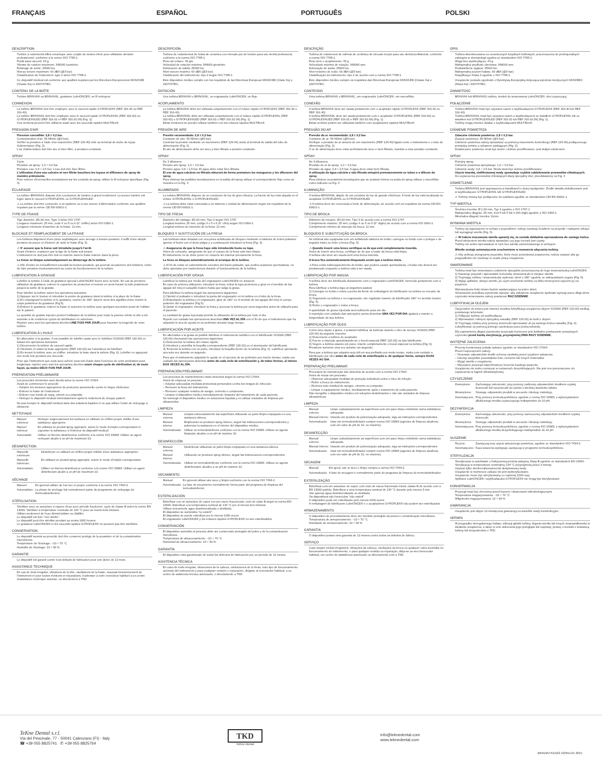FRANÇAIS ESPAÑOL PORTUGUÊS POLSKI
DESCRIPTION
Turbine à roulements billes céramique avec couple de torsion élevé pour utilisation dentaire professionnel, conforme à la norme ISO 7785-1.
Poids sans raccord: 43 g.
Vitesse de rotation maximum: 348000 tours/min.
Éclairage de sortie: 25000 lux.
Niveau sonore maximum: 60 dBA (@3 bar).
Classification de l'instrument: type 2 selon ISO 7785-1.
Ce dispositif médical est conforme aux qualités requises par les Directives Européennes 93/42/CEE (Classe IIa) et 2007/47/EC.
CONTENU DE LA BOÎTE
Turbine BRAVIA® ou BRAVIA®L, graisseur LubriONCE®, un fil nettoyeur.
CONNEXION
La turbine BRAVIA® doit être employée avec le raccord rapide GYROFLEX® (REF 316.30 ou REF 316.40).
La turbine BRAVIA®L doit être employée avec le raccord rapide GYROFLEX®L (REF 316.60) ou GYROFLEX®LED (REF 316.62 et REF 316.62.09) (Fig. 1).
Ces versions peuvent être utilisées aussi avec les raccords rapides MULTIflex®.
PRESSION D'AIR
Pression conseillée: 2,8 ± 0,2 bar.
Consommation d'air: 39 Nl/min (@3 bar).
Vérifier la pression à l'aide d'un manomètre (REF 129.40) relié au terminal de sortie du tuyau d'alimentation (Fig. 2).
L'air d'alimentation doit être sec et bien filtré, à pression constante.
SPRAY
3 jets.
Pression air spray: 1,0 ÷ 4,0 bar.
Pression eau: 0,8 ÷ 2,5 bar. L'eau doit être bien filtrée.
L'utilisation d'une eau calcaire et non filtrée bouchera les tuyaux et diffuseurs de spray de manière prématurée.
Pour enlever d'éventuelles incrustations sur les conduits du spray, utiliser le fil nettoyeur spécifique (Fig. 4).
ÉCLAIRAGE
La turbine BRAVIA®L dispose d'un conducteur de lumière à grand rendement. La source lumière est logée dans le raccord GYROFLEX®L ou GYROFLEX®LED.
⚠ La turbine doit être connectée à un système ou à une source d'alimentation conforme aux qualités requises par la norme CEI EN 60601-1.
TYPE DE FRAISE
Tige diamètre: Ø1,60 mm, Type 3 selon ISO 1797.
Longueur maximum: 25 mm, code 4 ou 5 ou 6 (6° chiffre) selon ISO 6360-1.
Longueur minimum d'insertion de la fraise: 11 mm.
BLOCAGE ET REMPLACEMENT DE LA FRAISE
Les turbines disposent d'une pince sophistiquée avec serrage à bouton-poussoir: il suffit d'une simple pression du pouce et d'insérer de suite la fraise (Fig. 3).
⚠ S' assurer que la fraise soit introduite jusqu'à l'arrêt.
Avant d'insérer, s'assurer que la tige de la fraise soit propre.
L'instrument ne doit pas être mis en marche sans la fraise insérée dans la pince.
La fraise se bloque automatiquement au démarrage de la turbine.
⚠ Afin d'éviter un échauffement excessif du bouton-poussoir, qui pourrait occasionner des brûlures, éviter de faire pression involontairement au cours du fonctionnement de la turbine.
LUBRIFICATION À GRAISSE
Lubrifier la turbine à l'aide du graisseur spécial LubriONCE® fourni avec la boîte. En cas de première utilisation du graisseur, enlever le capuchon de protection et tourner en sens horaire la tuile postérieure jusqu'à la sortie de la graisse.
Pour lubrifier la turbine suivre les opérations suivantes:
1) Appuyer sur le bouton et introduire la pointe du graisseur dans la turbine à la place de la fraise.
2) En empoignant la turbine et le graisseur, tourner de 180° dans le sens des aiguilles d'une montre le corps postérieur du graisseur (Fig.5).
3) Enlever le graisseur, insérer la fraise et actionner la turbine pour quelques secondes avant de l'utiliser sur le patient.
La quantité de graisse injectée permet l'utilisation de la turbine pour toute la journée même si elle a été soumise à de nombreux cycles de stérilisation en autoclave.
Répéter avec soin les opérations décrites UNE FOIS PAR JOUR pour favoriser la longévité de votre turbine.
LUBRIFICATION À L'HUILE
En alternative à la graisse, il est possible de lubrifier aussi avec le lubrifiant SO2000 (REF 120.00) en faisant les opérations suivantes:
1) Déconnecter la turbine du raccord rapide.
2) Introduire et visser la buse appropriée (REF 120.02) sur l'atomiseur du lubrifiant.
3) En tenant la turbine avec un chiffon, introduire la buse dans la turbine (Fig. 6). Lubrifier en appuyant une seule fois pendant une seconde.
Pour que l'instrument que vous avez acheté vous soit d'aide dans l'exercice de votre profession pour longtemps, répéter avec soin les opérations décrites avant chaque cycle de stérilisation et, de toute façon, au moins DEUX FOIS PAR JOUR.
PRÉPARATION PRÉLIMINAIRE
Les procédés d'entretien sont décrits selon la norme ISO 17664.
Avant de commencer le procédé:
– Adopter les mesures appropriées de protection personnelle contre le risque d'infection.
– Enlever la fraise de l'instrument.
– Enlever tout résidu de sang, ciment ou composite.
– Nettoyer le dispositif médical immédiatement après le traitement de chaque patient.
Ne pas tremper le dispositif médical dans des solutions liquides et ne pas utiliser l'unité de nettoyage à ultrasons.
NETTOYAGE
| Manuel extérieur: | Nettoyer soigneusement les surfaces en utilisant un chiffon propre imbibé d'une substance appropriée. |
| Manuel intérieur: | En utilisant un produit spray approprié, suivre le mode d'emploi correspondant et vaporiser la substance à l'intérieur du dispositif médical. |
| Automatisé: | Utiliser un thermo-désinfecteur conforme à la norme ISO 15883. Utiliser un agent nettoyant alcalin à un pH de maximum 10. |
DÉSINFECTION
| Manuelle extérieure: | Désinfecter en utilisant un chiffon propre imbibé d'une substance appropriée. |
| Manuelle intérieure: | En utilisant un produit spray approprié, suivre le mode d'emploi correspondant. |
| Automatisée: | Utiliser un thermo-désinfecteur conforme à la norme ISO 15883. Utiliser un agent désinfectant alcalin à un pH de maximum 10. |
SÉCHAGE
| Manuel: | En général utiliser de l'air sec et propre conforme à la norme ISO 7494-2. |
| Automatisée: | La phase de séchage fait normalement partie du programme de nettoyage du thermodésinfecteur. |
STÉRILISATION
Stériliser avec un autoclave à vapeur d'eau avec prévide fractionné, cycle de classe B selon la norme EN 13060. Stériliser à température nominale de 134 °C pour au moins trois minutes.
Utiliser seulement de l'eau déminéralisée ou distillée.
Le dispositif est livré "non stérile".
Le dispositif peut être stérilisé pendant au moins 1000 heures.
Le graisseur LubriONCE® et les raccords rapides GYROFLEX® ne peuvent pas être stérilisés.
CONSERVATION
Le dispositif soumis au procédé doit être conservé protégé de la poussière et de la contamination microbienne.
Température de Stockage: −10 ÷ 70 °C
Humidité de Stockage: 10 ÷ 90 %
GARANTIE
Le dispositif est garanti contre tous défauts de fabrication pour une durée de 12 mois.
ASSISTANCE TECHNIQUE
En cas de bruit irrégulier, vibrations de la tête, oscillations de la fraise, mauvais fonctionnement de l'instrument et pour toutes révisions et réparations, s'adresser à votre revendeur habituel à un centre d'assistance technique autorisé, ou directement à TKD.
DESCRIPCIÓN
Turbina de rodamientos de bolas de cerámica con elevado par de torsión para uso dental profesional, conforme a la norma ISO 7785-1.
Peso sin enlace: 43 grs.
Velocidad de rotación máxima: 348000 giros/min.
Iluminación de salida: 25000 lux.
Nivel sonoro máximo: 60 dBA (@3 bar).
Clasificación del instrumento: tipo 2 según ISO 7785-1.
Este dispositivo médico cumple con los requisitos de las Directivas Europeas 93/42/CEE (Clase IIa) y 2007/47/EC.
DOTACIÓN
Una turbina BRAVIA® o BRAVIA®L, un engrasador LubriONCE®, un fleje.
ACOPLAMIENTO
La turbina BRAVIA® debe ser utilizada conjuntamente con el enlace rápido GYROFLEX® (REF 316.30 o REF 316.40).
La turbina BRAVIA®L debe ser utilizada conjuntamente con el enlace rápido GYROFLEX®L (REF 316.60) o GYROFLEX®LED (REF 316.62 o REF 316.62.09) (Fig. 1).
Estas versiones se pueden utilizar también con los enlaces rápidos MULTIflex®.
PRESIÓN DE AIRE
Presión recomendada: 2,8 ± 0,2 bar.
Consumo de aire: 39 Nl/min (@3 bar).
Controlar la presión mediante un manómetro (REF 129.40) unido al terminal de salida del tubo de alimentación (Fig. 2).
El aire de alimentación debe ser seco y bien filtrado a presión constante.
SPRAY
De 3 difusores.
Presión aire spray: 1,0 ÷ 4,0 bar.
Presión agua: 0,8 ÷ 2,5 bar. El agua debe estar bien filtrada.
El uso de agua calcárea no filtrada obturará de forma prematura las mangueras y los difusores del spray.
Para eliminar las posibles incrustaciones en la salida del spray utilizar el correspondiente fleje como se muestra en la Fig. 4.
ALUMBRADO
La turbina BRAVIA®L dispone de un conductor de luz de gran eficacia. La fuente de luz está alojada en el enlace GYROFLEX®L o GYROFLEX®LED.
⚠ La turbina debe estar conectada a un sistema o unidad de alimentación según los requisitos de la norma CEI EN 60601-1.
TIPO DE FRESA
Diámetro del vástago: Ø1,60 mm, Tipo 3 según ISO 1797.
Longitud máxima: 25 mm, código 4 o 5 o 6 (6° cifra) según ISO 6360-1.
Longitud mínima de inserción de la fresa: 11 mm.
BLOQUEO Y SUSTITUCIÓN DE LA FRESA
Las turbinas están dotadas con una pinza sofisticada de bloqueo mediante el sistema de botón pulsador: apretar el botón con el dedo pulgar y a continuación introducir la fresa (Fig. 3).
⚠ Asegurarse de que la fresa haya sido introducida hasta su tope.
Antes de colocarla, asegurarse de que el cuerpo de la fresa esté bien limpio.
El instrumento no se debe poner en rotación sin insertar previamente la fresa.
La fresa se bloquea automáticamente al arranque de la turbina.
⚠ Al fin de evitar un calentamiento excesivo del botón pulsador, que podría ocasionar quemaduras, no debe apretarse por inadvertencia durante el funcionamiento de la turbina.
LUBRIFICACIÓN POR GRASA
Lubrificar la turbina por medio del engrasador LubriONCE® en dotación.
En caso de primera utilización, introducir la fresa, retirar la tapa protectora y girar en el sentido de las agujas del reloj el casquillo trasero hasta que salga la grasa.
Para lubrificar la turbina seguir las operaciones siguientes:
1) Oprimir el pulsador e introducir la punta del engrasador en la turbina en el sitio de la fresa.
2) Empuñando la turbina y el engrasador, girar de 180° en el sentido de las agujas del reloj el cuerpo posterior del engrasador (Fig.5).
3) Quitar el engrasador, introducir la fresa y accionar la turbina por unos segundos antes de utilizarla para el paciente.
La cantidad de grasa inyectada permite la utilización de la turbina por todo el día.
Repetir con cuidado las operaciones descritas UNA VEZ AL DÍA con el fin de que el instrumento que ha adquirido le sea de ayuda en su profesión durante largo tiempo.
LUBRIFICACIÓN POR ACEITE
En alternativa a la grasa es posible lubrificar el instrumento también con el lubrificante SO2000 (REF 120.00) efectuando las operaciones siguientes:
1) Desconectar la turbina del enlace rápido.
2) Introducir y atornillar la boquilla correspondiente (REF 120.02) en el atomizador del lubrificante.
3) Teniendo la turbina con un paño, introducir la boquilla dentro de la turbina (Fig. 6). Lubrificar apretando una sola vez durante un segundo.
Para que el instrumento adquirido le ayude en el ejercicio de su profesión por mucho tiempo, repita con cuidado las operaciones descritas antes de cada ciclo de esterilización y, de todas formas, al menos DOS VECES AL DÍA.
PREPARACIÓN PRELIMINAR
Los procesos de mantenimiento están descritos según la norma ISO 17664.
Antes de empezar un proceso:
– Adoptar adecuadas medidas protectivas personales contra los riesgos de infección.
– Remover la fresa del instrumento.
– Remover cualquier residuo de sangre, cemento o compuesto.
– Limpiar el dispositivo médico inmediatamente después del tratamiento de cada paciente.
No sumergir el dispositivo médico en soluciones líquidas y no utilizar unidades de limpieza por ultrasonidos.
LIMPIEZA
| Manual externa: | Limpiar esmeradamente las superficies utilizando un paño limpio empapado en una sustancia idónea. |
| Manual interna: | Empleando un producto spray idóneo, seguir las instrucciones correspondientes y pulverizar la sustancia en el interior del dispositivo médico. |
| Automatizada: | Utilizar un termodesinfector conforme con la norma ISO 15883. Utilizar un agente limpiador alcalino a un pH de máximo 10. |
DESINFECCIÓN
| Manual externa: | Desinfectar utilizando un paño limpio empapado en una sustancia idónea. |
| Manual interna: | Utilizando un producto spray idóneo, seguir las instrucciones correspondientes. |
| Automatizada: | Utilizar un termodesinfector conforme con la norma ISO 15883. Utilizar un agente desinfectante alcalino a un pH de máximo 10. |
SECAMIENTO
| Manual: | En general utilizar aire seco y limpio conforme con la norma ISO 7494-2. |
| Automatizada: | La fase de secamiento normalmente forma parte del programa de limpieza del termodesinfector. |
ESTERILIZACIÓN
Esterilizar con un autoclave de vapor con pre-vacío fraccionado, ciclo de clase B según la norma EN 13060. Esterilizar a la temperatura nominal de 134 °C por al menos tres minutos.
Utilizar únicamente agua desmineralizada o destilada.
El dispositivo se suministra "no estéril".
El dispositivo se puede esterilizar por lo menos 1000 veces.
El engrasador LubriONCE® y los enlaces rápidos GYROFLEX® no son esterilizables.
CONSERVACIÓN
El dispositivo sometido al proceso debe ser conservado protegido del polvo y de la contaminación microbiana.
Temperatura de almacenamiento: −10 ÷ 70 °C
Humedad de almacenamiento: 10 ÷ 90 %
GARANTÍA
El dispositivo está garantizado de todos los defectos de fabricación por un período de 12 meses.
ASISTENCIA TÉCNICA
En caso de ruido irregular, vibraciones de la cabeza, oscilaciones de la fresa, todo tipo de funcionamiento anómalo del instrumento y para cualquier revisión o reparación, dirigirse al revendedor habitual, a un centro de asistencia técnica autorizado, o directamente a TKD.
DESCRIÇÃO
Turbina de rolamentos de esferas de cerâmica de elevado torção para uso dental profissional, conforme a norma ISO 7785-1.
Peso sem o acoplamento: 43 g.
Velocidade máxima de rotação: 348000 rpm.
Iluminação de saída: 25000 lux.
Nível máximo de ruído: 60 dBA (@3 bar).
Classificação do instrumento: tipo 2 de acordo com a norma ISO 7785-1.
Este dispositivo médico cumpre os requisitos das Directivas Europeias 93/42/CEE (Classe IIa) e 2007/47/EC.
CONTEÚDO
Uma turbina BRAVIA® o BRAVIA®L, um engraxador LubriONCE®, um escovilhão.
CONEXÃO
A turbina BRAVIA® deve ser usada juntamente com o acoplador rápido GYROFLEX® (REF 316.30 ou REF 316.40).
A turbina BRAVIA®L deve ser usada juntamente com o acoplador GYROFLEX®L (REF 316.60) ou GYROFLEX®LED (REF 316.62 e REF 316.62.09) (Fig. 1).
Estas versões podem ser utilizadas também com acopladores rápidos MULTIflex®.
PRESSÃO DO AR
Pressão do ar recomendada: 2,8 ± 0,2 bar.
Consumo de ar: 39 Nl/min (@3 bar).
Verifique a pressão do ar através de um manómetro (REF 129.40) ligado entre o instrumento e o tubo de alimentação (Fig. 2).
O ar de alimentação deve estar perfeitamente seco e bem filtrado, mantido a uma pressão constante.
SPRAY
De 3 difusores.
Pressão do ar de spray: 1,0 ÷ 4,0 bar.
Pressão da água: 0,8 ÷ 2,5 bar. A água deve estar bem filtrada.
A utilização de água calcária e não filtrada entupirá prematuramente os tubos e o difusor do spray.
Para eliminar os possíveis incrustações que se possam formar na saída do spray utilizar o escovilhão como indicado na Fig. 4.
ILUMINAÇÃO
A turbina BRAVIA®L dispõe de um condutor de luz de grande eficiência. A fonte de luz está localizada no acoplador GYROFLEX®L ou GYROFLEX®LED.
⚠ A turbina deve ser conectada à fonte de alimentação, de acordo com os requisitos da norma CEI EN 60601-1.
TIPO DE BROCA
Diâmetro do encaixe: Ø1,60 mm, Tipo 3 de acordo com a norma ISO 1797.
Comprimento máximo: 25 mm, código 4 ou 5 ou 6 (6° dígito) de acordo com a norma ISO 6360-1.
Comprimento mínimo de inserção da broca: 11 mm.
BLOQUEIO E SUBSTITUIÇÃO DA BROCA
As turbinas são equipadas com um sofisticado sistema de botão: carregue no botão com o polegar e de seguida insira ou retire a broca (Fig. 3).
⚠ Quando inserir uma broca certifique-se de que esté completamente inserida.
Antes de inserir uma broca, certifique-se de que a haste da broca está limpa.
A turbina não deve ser usada sem uma broca inserida.
A broca fica automaticamente bloqueada assim que a turbina inicia.
⚠ Para evitar sobreaquecimento do botão, que poderá causar queimaduras, o botão não deverá ser pressionado enquanto a turbina está a ser usada.
LUBRIFICAÇÃO POR MASSA
A turbina deve ser lubrificada diariamente com o engraxador LubriONCE®, fornecido juntamente com a turbina.
Para lubrificar a turbina siga os seguintes passos:
1) Carregue no botão e insira a ponta da frente do embalagem do lubrificante na turbina no encaixe da broca.
2) Segurando na turbina e no engraxador, vire regulador traseiro do lubrificador 180° no sentido horário (Fig. 5).
3) Retire o engraxador e insira a broca.
A quantidade de graxa injectada será suficiente para um dia.
A repetição com cuidado das operações acima descritas UMA VEZ POR DIA ajudará a manter a longevidade da sua turbina.
LUBRIFICAÇÃO POR ÓLEO
Como uma opção à graxa, é possível lubrificar as turbinas usando o óleo de serviço SO2000 (REF 120.00) da seguinte maneira:
1) Desconecte a turbina do acoplador.
2) Faz-se a inserção aparafusando-se o bocal especial (REF 120.02) na lata lubrificante.
3) Segure a turbina usando um pano, inserte completamente o bocal especial na turbina (Fig. 6). Pressione somente uma vez durante um segundo.
Para que a turbina que adquiriu seja útil em sua profissão por muito tempo, repita com cuidado a lubrificação por óleo antes de cada ciclo de esterilização e, de qualquer forma, sempre DUAS VEZES AO DIA.
PREPARAÇÃO PRELIMINAR
Processos de manutenção são descritos de acordo com a norma ISO 17664.
Antes de iniciar um processo:
– Observar adequadas medidas de proteção individual contra o risco de infeção.
– Retire a broca do instrumento.
– Remova todo residual de sangue, cimento ou composto.
– Limpar o equipamento médico, imediatamente após o tratamento de cada paciente.
Não mergulhe o dispositivo médico em soluções desinfetantes e não use unidades de limpeza ultrassônicas.
LIMPEZA
| Manual externo: | Limpe cuidadosamente as superfícies com um pano limpo embebido numa substância adequada. |
| Manual interno: | Usando um produto de pulverização adequado, siga as instruções correspondentes. |
| Automatizado: | Usar um termodesinfetador cumprir norma ISO 15883 (agentes de limpeza alcalinos, com um valor de pH de 10, no máximo). |
DESINFECÇÃO
| Manual externo: | Limpe cuidadosamente as superfícies com um pano limpo embebido numa substância adequada. |
| Manual interno: | Usando um produto de pulverização adequado, siga as instruções correspondentes. |
| Automatizado: | Usar um termodesinfetador cumprir norma ISO 15883 (agentes de limpeza alcalinos, com um valor de pH de 10, no máximo). |
SECAGEM
| Manual: | Em geral, use ar seco e limpo cumpra a norma ISO 7494-2. |
| Automatizado: | A fase de secagem é normalmente parte do programa de limpeza do termodesinfetador. |
ESTERILIZAÇÃO
Esterilizar com um autoclave de vapor, com ciclo de vácuo fracionado inicial, classe B de acordo com a EN 13060 padrão. Esterilizar a uma temperatura nominal de 134 °C durante pelo menos 3 min.
Use apenas água desmineralizada ou destilada.
Os dispositivos são fornecidos "não estéril".
O dispositivo pode ser esterilizado pelo menos 1000 vezes.
A embalagem de lubrificante LubriONCE® e o acopladores GYROFLEX® não podem ser esterilizados.
ARMAZENAMENTO
O dispositivo de processamento deve ser mantido protegido da poeira e contaminação microbiana.
Temperatura de armazenamento: −10 ÷ 70 °C
Humidade de armazenamento: 10 ÷ 90 %
GARANTIA
O dispositivo possui uma garantia de 12 meses contra todos os defeitos de fabrico.
SERVIÇO
Caso surjam ruídos irregulares, vibrações da cabeça, oscilações da broca ou qualquer outra anomalia no funcionamento do instrumento, e para qualquer revisão ou reparação, dirija-se ao seu fornecedor habitual, um centro de assistência autorizado ou directamente com a TKD.
OPIS
Turbina skonstruowana na ceramicznych łożyskach kulkowych, przeznaczona do profesjonalnych zabiegów w stomatologii zgodna ze standardem ISO 7785-1.
Waga bez szybkozłącza: 43 g.
Maksymalna prędkość obrotowa: 348000 rpm.
Podświetlenie wyjścia: 25000 lux.
Maksymalny poziom hałasu: 60 dBA (@3 bar).
Klasyfikacja: Klasa II zgodnie z ISO 7785-1.
Urządzenie posiada zgodność z Dyrektywą Europejską dotyczącą wyrobów medycznych 93/42/EEC (Klasa IIa) i 2007/47/EC.
ZAWARTOŚĆ
BRAVIA® lub BRAVIA®L turbina, środek do smarowania LubriONCE®, drut czyszczący.
POŁĄCZENIE
Turbina BRAVIA® musi być używana razem z szybkozłączem GYROFLEX® (REF 316.30 lub REF 316.40).
Turbina BRAVIA®L musi być używana razem z szybkozłączem ze światłem GYROFLEX®L lub ze światłem led GYROFLEX®LED (REF 316.62 lub REF 316.62.09) (Fig. 1).
Turbiny mogą również działać z szybkozłączami MULTIflex®.
CIŚNIENIE POWIETRZA
Zalecane ciśnienie powietrza: 2,8 ± 0,2 bar.
Zużycie powietrza: 39 Nl/min (@3 bar).
Ciśnienie powietrza należy sprawdzać za pomocą manometru kontrolnego (REF 129.40) podłączonego pomiędzy turbinę a rękawem zasilającym (Fig. 2).
Dostarczane powietrze musi być suche i dobrze przefiltrowane, pod stałym ciśnieniem.
SPRAY
Potrójny spray.
Ciśnienie powietrza sprejowego: 1,0 ÷ 4,0 bar.
Ciśnienie wody: 0,8 ÷ 2,5 bar. Woda musi być dobrze przefiltrowana.
Użycie twardej, niefiltrowanej wody spowoduje szybkie zablokowanie przewodów chłodzących.
Do czyszczenia przewodów chłodzących służy specjalny drut, przedstawiony na Fig. 4.
OŚWIETLENIE
Turbina BRAVIA®L jest wyposażona w światłowód o dużej wydajności. Źródło światła zlokalizowane jest w szybkozłączce GYROFLEX®L lub GYROFLEX®LED.
⚠ Turbiny muszą być podłączone do zasilania zgodnie ze standardami CEI EN 60601-1
TYP WIERTŁA
Średnica trzonka: Ø 1,60 mm, Typ 3 zgodnie z ISO 1797-1
Maksymalna długość: 25 mm, kod 4 lub 5 lub 6 (6th digit) zgodnie z ISO 6360-1.
Minimalna długość trzonka: 11mm.
WYMIANA WIERTŁA
Turbiny są wyposażone w uchwyt z przyciskiem: należy nacisnąć kciukiem na przycisk i następnie włożyć lub wyciągnąć wiertło (Fig. 3).
⚠ W trakcie mocowania wiertła upewnij się, że zostało dokładnie wprowadzone do samego końca.
Przed włożeniem wiertła należy sprawdzić czy jego trzonek jest czysty.
Turbiny nie wolno wprowadzać w ruch bez wiertła zamontowanego w uchwycie.
Wiertło zostaje automatycznie uruchomione w momencie włączenia turbiny.
⚠ Aby uniknąć przegrzania przycisku, który może powodować poparzenia, należy uważać aby go przypadkowo nie nacisnąć w czasie pracy urządzenia.
SMAROWANIE
Turbina musi być smarowana codziennie specjalnie przeznaczoną do tego smarowniczką LubriONCE®.
1) Nacisnąć przycisk i wprowadzić końcówkę smarowniczki w miejsce wiertła.
2) Trzymając turbinę i smarowniczkę wykonać obrót o 180° zgodnie ze wskazówkami zegara (Fig. 5).
3) Wyjąć aplikator, włożyć wiertło, po czym uruchomić turbinę na kilka minut przed użyciem jej na pacjencie.
Wprowadzona ilość smaru będzie wystarczająca na jeden dzień.
Smarowanie przedłuża żywotność sprzętu: aby zakupione urządzenie spełniało wymogi przez długi okres czynności smarowania należy powtarzać RAZ DZIENNIE.
LUBRYFIKACJA OLEJEM
Opcjonalnie do smaru jest również możliwa lubryfikacja urządzenia olejem SO2000 (REF 120.00) według poniższego schematu:
1) Odłączyć turbinę od szybkozłącza.
2) Wprowadzić i wkręcić specjalną nasadkę (REF 120.02) do butli z olejem.
3) Trzymając turbinę przy pomocy ściereczki wprowadzić do jej samego końca nasadkę (Fig. 6). Lubryfikować za pomocą jednego naciśnięcia przez jedną sekundę.
Dla zapewnienia długiej żywotności przyrządu konieczne jest dokładne powtarzanie powyższych czynności przed każdą sterylizacją, przynajmniej DWA RAZY DZIENNIE.
WSTĘPNE ZALECENIA
Procesy konserwacji zostały opisane zgodnie ze standardem ISO 17664.
Przed rozpoczęciem należy:
– Stosować odpowiednie środki ochrony osobistej przed ryzykiem zakażenia.
– Usunąć wszystkie pozostałości krwi, cementu lub innych materiałów.
– Wyjąć wiertło z urządzenia.
– Wyczyścić przyrząd natychmiast po leczeniu każdego pacjenta.
Urządzenia nie wolno zanurzać w roztworach dezynfekujących. Nie jest ono przeznaczone do czyszczenia w kąpieli ultradźwiękowej.
CZYSZCZENIE
| Zewnętrzne: | Zachowując ostrożność, przy pomocy zwilżonej odpowiednim środkiem czystej ściereczki lub szczoteczki do zębów o średniej twardości włosia. |
| Wewnętrzne: | Stosując odpowiedni produkt w areozolu i śledząc instrukcję. |
| Automatyczne: | Przy pomocy termodezynfektora, zgodnie z normą ISO 15883, z wykorzystaniem alkalicznego środka czyszczącego maksymalnie do 10 pH. |
DEZYNFEKCJA
| Zewnętrzna: | Zachowując ostrożność, przy pomocy namoczonej odpowiednim środkiem czystej ściereczki. |
| Wewnętrzna: | Stosując odpowiedni produkt w areozolu i śledząc instrukcję. |
| Automatyczna: | Przy pomocy termodezynfektora, zgodnie z normą ISO 15883, z wykorzystaniem alkalicznego środka dezynfekującego maksymalnie do 10 pH. |
SUSZENIE
| Ręczne: | Zazwyczaj przy użyciu sprężonego powietrza, zgodnie ze standardem ISO 7494-2. |
| Automatyczne: | Faza suszenia występuje zazwyczaj w programie termodezynfektora. |
STERYLIZACJA
Sterylizować w autoklawie z frakcjonową próżnią wstępną, klasy B zgodnie ze standardem EN 13060.
Sterylizacja w temperaturze nominalnej 134 °C przynajmniej przez 3 minuty.
Używać tylko demineralizowanej lub destylowanej wody.
Urządzenie w momencie zakupu nie jest wysterylizowane.
Urządzenie może być sterylizowany co najmniej 1000 razy.
Aplikator LubriONCE® i szybkozłączka GYROFLEX® nie mogą być sterylizowane.
KONSERWACJA
Przyrząd musi być chroniony przed kurzem i skażeniami mikrobiologicznymi.
Temperatura magazynowania: −10 ÷ 70 °C
Wilgotność magazynowania: 10 ÷ 90 %
GWARANCJA
Urządzenie jest objęte 12-miesięczną gwarancją na wszelkie wady konstrukcyjne.
SERWIS
W przypadku nieregularnego hałasu, wibracji główki turbiny, drgania wiertła lub innych nieprawidłowości w działaniu urządzenia, a także w celu dokonania jego przeglądu lub naprawy, proszę o kontakt z dostawcą turbiny lub bezpośrednio z TKD.
TeKne Dental s.r.l.
Via del Pescinale, 77 - 50041 Calenzano (FI) - Italy
☎ +39 055 8825741 ✆ +39 055 8825764
TKD
TeKne Dental
info@teknedental.com
www.teknedental.com
BRAVIA/TKD162 X2/Rev.01 2015